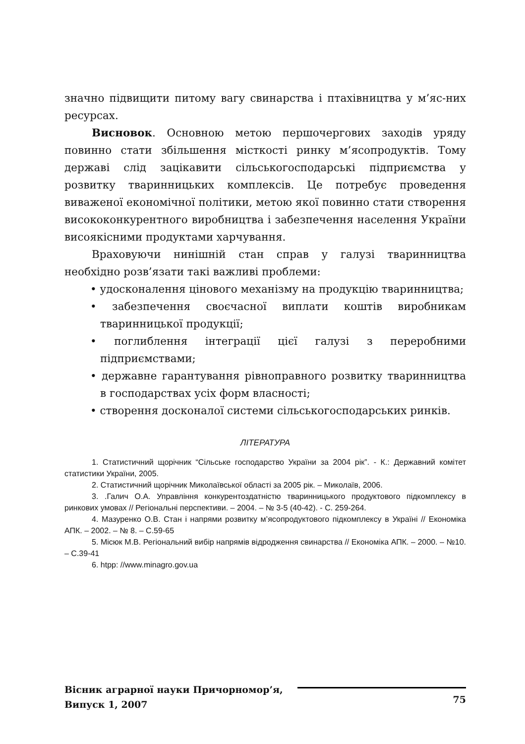значно підвищити питому вагу свинарства і птахівництва у м’яс-них ресурсах.
Висновок. Основною метою першочергових заходів уряду повинно стати збільшення місткості ринку м’ясопродуктів. Тому державі слід зацікавити сільськогосподарські підприємства у розвитку тваринницьких комплексів. Це потребує проведення виваженої економічної політики, метою якої повинно стати створення висококонкурентного виробництва і забезпечення населення України висоякісними продуктами харчування.
Враховуючи нинішній стан справ у галузі тваринництва необхідно розв’язати такі важливі проблеми:
• удосконалення цінового механізму на продукцію тваринництва;
• забезпечення своєчасної виплати коштів виробникам тваринницької продукції;
• поглиблення інтеграції цієї галузі з переробними підприємствами;
• державне гарантування рівноправного розвитку тваринництва в господарствах усіх форм власності;
• створення досконалої системи сільськогосподарських ринків.
ЛІТЕРАТУРА
1. Статистичний щорічник “Сільське господарство України за 2004 рік”. - К.: Державний комітет статистики України, 2005.
2. Статистичний щорічник Миколаївської області за 2005 рік. – Миколаїв, 2006.
3. .Галич О.А. Управління конкурентоздатністю тваринницького продуктового підкомплексу в ринкових умовах // Регіональні перспективи. – 2004. – № 3-5 (40-42). - С. 259-264.
4. Мазуренко О.В. Стан і напрями розвитку м’ясопродуктового підкомплексу в Україні // Економіка АПК. – 2002. – № 8. – С.59-65
5. Місюк М.В. Регіональний вибір напрямів відродження свинарства // Економіка АПК. – 2000. – №10. – С.39-41
6. htpp: //www.minagro.gov.ua
Вісник аграрної науки Причорномор’я,
Випуск 1, 2007
75